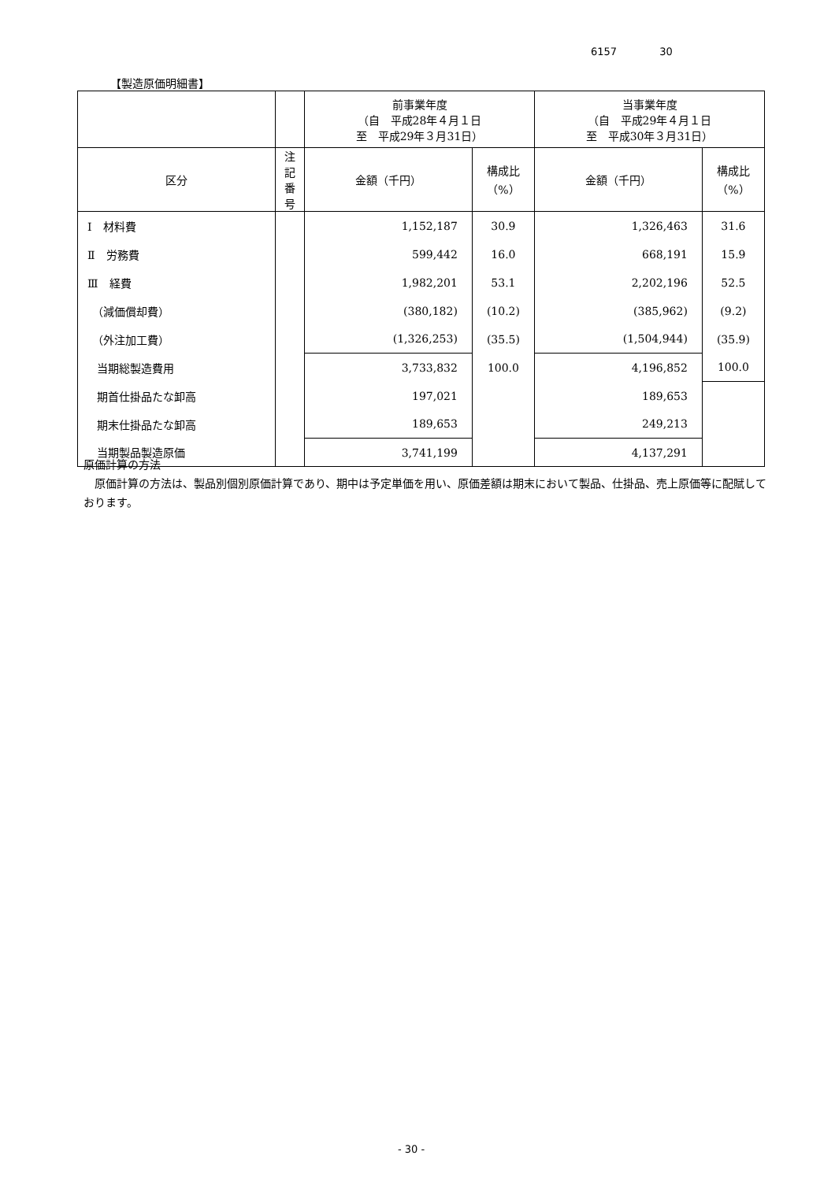6157 30
【製造原価明細書】
| | | 前事業年度 （自 平成28年４月１日 至 平成29年３月31日） | | 当事業年度 （自 平成29年４月１日 至 平成30年３月31日） | |
| --- | --- | --- | --- | --- | --- |
| 区分 | 注記 番号 | 金額（千円） | 構成比 （%） | 金額（千円） | 構成比 （%） |
| Ⅰ 材料費 | | 1,152,187 | 30.9 | 1,326,463 | 31.6 |
| Ⅱ 労務費 | | 599,442 | 16.0 | 668,191 | 15.9 |
| Ⅲ 経費 | | 1,982,201 | 53.1 | 2,202,196 | 52.5 |
| （減価償却費） | | (380,182) | (10.2) | (385,962) | (9.2) |
| （外注加工費） | | (1,326,253) | (35.5) | (1,504,944) | (35.9) |
| 当期総製造費用 | | 3,733,832 | 100.0 | 4,196,852 | 100.0 |
| 期首仕掛品たな卸高 | | 197,021 | | 189,653 | |
| 期末仕掛品たな卸高 | | 189,653 | | 249,213 | |
| 当期製品製造原価 | | 3,741,199 | | 4,137,291 | |
原価計算の方法
　原価計算の方法は、製品別個別原価計算であり、期中は予定単価を用い、原価差額は期末において製品、仕掛品、売上原価等に配賦しております。
- 30 -